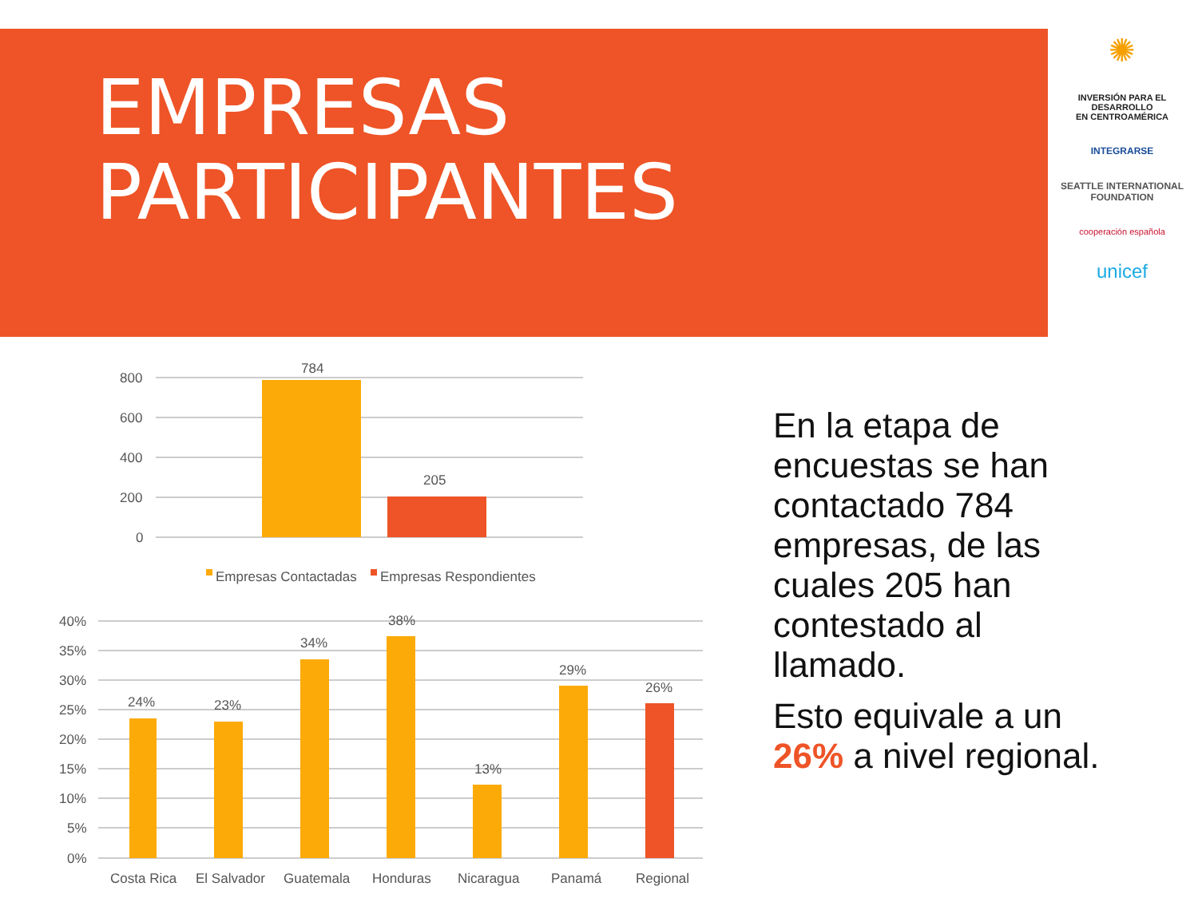EMPRESAS
PARTICIPANTES
✺
INVERSIÓN PARA EL DESARROLLO
EN CENTROAMÉRICA
INTEGRARSE
SEATTLE INTERNATIONAL FOUNDATION
cooperación española
unicef
En la etapa de encuestas se han contactado 784 empresas, de las cuales 205 han contestado al llamado.
Esto equivale a un 26% a nivel regional.
800
600
400
200
0
784
205
Empresas Contactadas
Empresas Respondientes
40%
35%
30%
25%
20%
15%
10%
5%
0%
24%
23%
34%
38%
13%
29%
26%
Costa Rica
El Salvador
Guatemala
Honduras
Nicaragua
Panamá
Regional